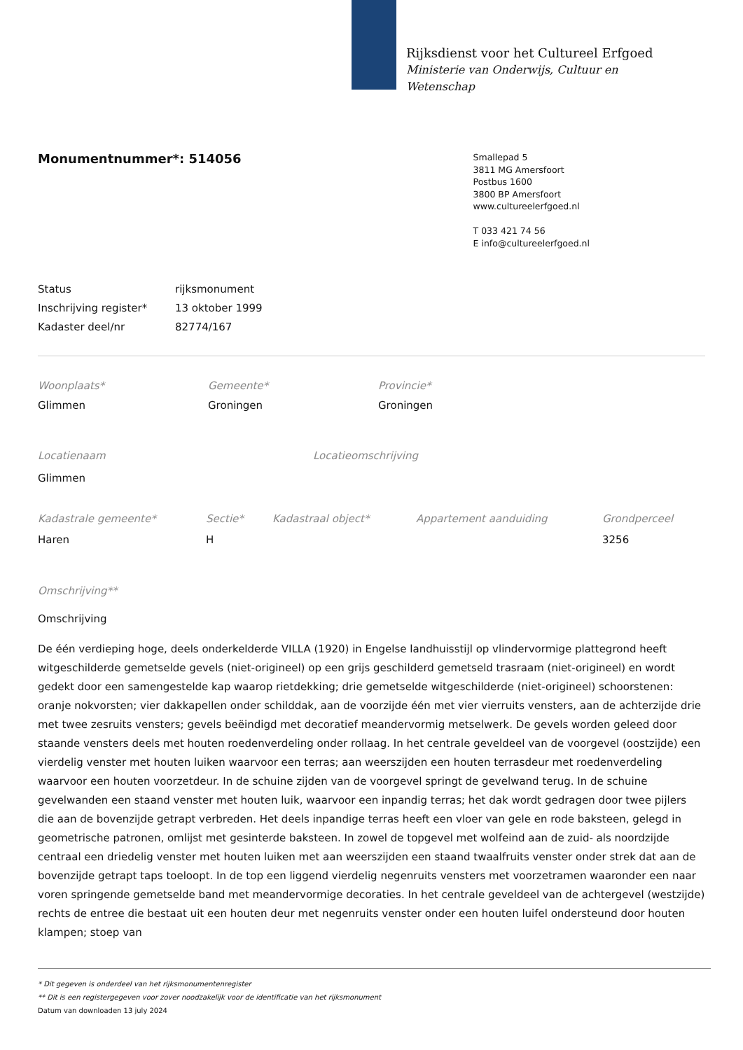Rijksdienst voor het Cultureel Erfgoed
Ministerie van Onderwijs, Cultuur en
Wetenschap
Monumentnummer*: 514056
Smallepad 5
3811 MG Amersfoort
Postbus 1600
3800 BP Amersfoort
www.cultureelerfgoed.nl
T 033 421 74 56
E info@cultureelerfgoed.nl
Status rijksmonument
Inschrijving register* 13 oktober 1999
Kadaster deel/nr 82774/167
Woonplaats* Gemeente* Provincie*
Glimmen Groningen Groningen
Locatienaam Locatieomschrijving
Glimmen
Kadastrale gemeente* Sectie* Kadastraal object* Appartement aanduiding Grondperceel
Haren H 3256
Omschrijving**
Omschrijving
De één verdieping hoge, deels onderkelderde VILLA (1920) in Engelse landhuisstijl op vlindervormige plattegrond heeft witgeschilderde gemetselde gevels (niet-origineel) op een grijs geschilderd gemetseld trasraam (niet-origineel) en wordt gedekt door een samengestelde kap waarop rietdekking; drie gemetselde witgeschilderde (niet-origineel) schoorstenen: oranje nokvorsten; vier dakkapellen onder schilddak, aan de voorzijde één met vier vierruits vensters, aan de achterzijde drie met twee zesruits vensters; gevels beëindigd met decoratief meandervormig metselwerk. De gevels worden geleed door staande vensters deels met houten roedenverdeling onder rollaag. In het centrale geveldeel van de voorgevel (oostzijde) een vierdelig venster met houten luiken waarvoor een terras; aan weerszijden een houten terrasdeur met roedenverdeling waarvoor een houten voorzetdeur. In de schuine zijden van de voorgevel springt de gevelwand terug. In de schuine gevelwanden een staand venster met houten luik, waarvoor een inpandig terras; het dak wordt gedragen door twee pijlers die aan de bovenzijde getrapt verbreden. Het deels inpandige terras heeft een vloer van gele en rode baksteen, gelegd in geometrische patronen, omlijst met gesinterde baksteen. In zowel de topgevel met wolfeind aan de zuid- als noordzijde centraal een driedelig venster met houten luiken met aan weerszijden een staand twaalfruits venster onder strek dat aan de bovenzijde getrapt taps toeloopt. In de top een liggend vierdelig negenruits vensters met voorzetramen waaronder een naar voren springende gemetselde band met meandervormige decoraties. In het centrale geveldeel van de achtergevel (westzijde) rechts de entree die bestaat uit een houten deur met negenruits venster onder een houten luifel ondersteund door houten klampen; stoep van
* Dit gegeven is onderdeel van het rijksmonumentenregister
** Dit is een registergegeven voor zover noodzakelijk voor de identificatie van het rijksmonument
Datum van downloaden 13 july 2024